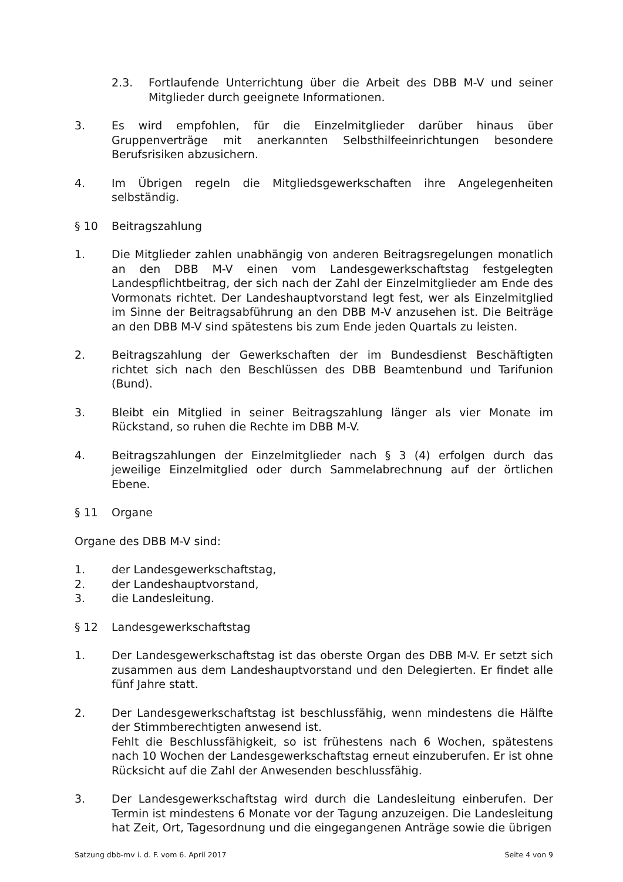2.3. Fortlaufende Unterrichtung über die Arbeit des DBB M-V und seiner Mitglieder durch geeignete Informationen.
3. Es wird empfohlen, für die Einzelmitglieder darüber hinaus über Gruppenverträge mit anerkannten Selbsthilfeeinrichtungen besondere Berufsrisiken abzusichern.
4. Im Übrigen regeln die Mitgliedsgewerkschaften ihre Angelegenheiten selbständig.
§ 10 Beitragszahlung
1. Die Mitglieder zahlen unabhängig von anderen Beitragsregelungen monatlich an den DBB M-V einen vom Landesgewerkschaftstag festgelegten Landespflichtbeitrag, der sich nach der Zahl der Einzelmitglieder am Ende des Vormonats richtet. Der Landeshauptvorstand legt fest, wer als Einzelmitglied im Sinne der Beitragsabführung an den DBB M-V anzusehen ist. Die Beiträge an den DBB M-V sind spätestens bis zum Ende jeden Quartals zu leisten.
2. Beitragszahlung der Gewerkschaften der im Bundesdienst Beschäftigten richtet sich nach den Beschlüssen des DBB Beamtenbund und Tarifunion (Bund).
3. Bleibt ein Mitglied in seiner Beitragszahlung länger als vier Monate im Rückstand, so ruhen die Rechte im DBB M-V.
4. Beitragszahlungen der Einzelmitglieder nach § 3 (4) erfolgen durch das jeweilige Einzelmitglied oder durch Sammelabrechnung auf der örtlichen Ebene.
§ 11 Organe
Organe des DBB M-V sind:
1. der Landesgewerkschaftstag,
2. der Landeshauptvorstand,
3. die Landesleitung.
§ 12 Landesgewerkschaftstag
1. Der Landesgewerkschaftstag ist das oberste Organ des DBB M-V. Er setzt sich zusammen aus dem Landeshauptvorstand und den Delegierten. Er findet alle fünf Jahre statt.
2. Der Landesgewerkschaftstag ist beschlussfähig, wenn mindestens die Hälfte der Stimmberechtigten anwesend ist.
Fehlt die Beschlussfähigkeit, so ist frühestens nach 6 Wochen, spätestens nach 10 Wochen der Landesgewerkschaftstag erneut einzuberufen. Er ist ohne Rücksicht auf die Zahl der Anwesenden beschlussfähig.
3. Der Landesgewerkschaftstag wird durch die Landesleitung einberufen. Der Termin ist mindestens 6 Monate vor der Tagung anzuzeigen. Die Landesleitung hat Zeit, Ort, Tagesordnung und die eingegangenen Anträge sowie die übrigen
Satzung dbb-mv i. d. F. vom 6. April 2017 Seite 4 von 9